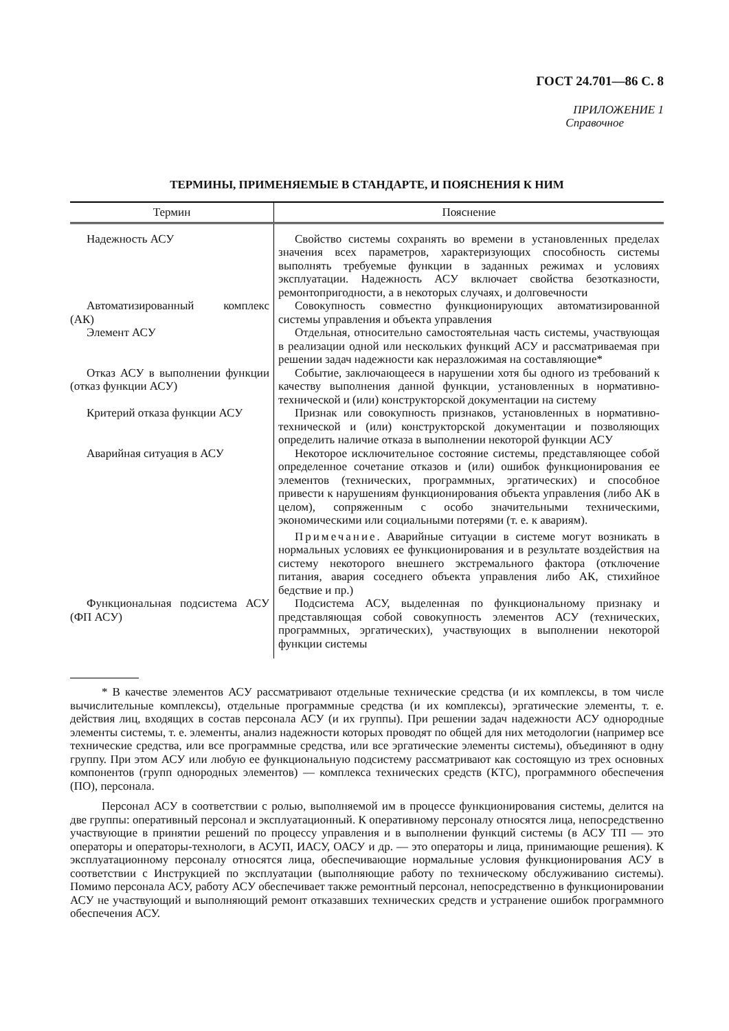ГОСТ 24.701—86 С. 8
ПРИЛОЖЕНИЕ 1
Справочное
ТЕРМИНЫ, ПРИМЕНЯЕМЫЕ В СТАНДАРТЕ, И ПОЯСНЕНИЯ К НИМ
| Термин | Пояснение |
| --- | --- |
| Надежность АСУ | Свойство системы сохранять во времени в установленных пределах значения всех параметров, характеризующих способность системы выполнять требуемые функции в заданных режимах и условиях эксплуатации. Надежность АСУ включает свойства безотказности, ремонтопригодности, а в некоторых случаях, и долговечности |
| Автоматизированный комплекс (АК) | Совокупность совместно функционирующих автоматизированной системы управления и объекта управления |
| Элемент АСУ | Отдельная, относительно самостоятельная часть системы, участвующая в реализации одной или нескольких функций АСУ и рассматриваемая при решении задач надежности как неразложимая на составляющие* |
| Отказ АСУ в выполнении функции (отказ функции АСУ) | Событие, заключающееся в нарушении хотя бы одного из требований к качеству выполнения данной функции, установленных в нормативно-технической и (или) конструкторской документации на систему |
| Критерий отказа функции АСУ | Признак или совокупность признаков, установленных в нормативно-технической и (или) конструкторской документации и позволяющих определить наличие отказа в выполнении некоторой функции АСУ |
| Аварийная ситуация в АСУ | Некоторое исключительное состояние системы, представляющее собой определенное сочетание отказов и (или) ошибок функционирования ее элементов (технических, программных, эргатических) и способное привести к нарушениям функционирования объекта управления (либо АК в целом), сопряженным с особо значительными техническими, экономическими или социальными потерями (т. е. к авариям). Примечание . Аварийные ситуации в системе могут возникать в нормальных условиях ее функционирования и в результате воздействия на систему некоторого внешнего экстремального фактора (отключение питания, авария соседнего объекта управления либо АК, стихийное бедствие и пр.) |
| Функциональная подсистема АСУ (ФП АСУ) | Подсистема АСУ, выделенная по функциональному признаку и представляющая собой совокупность элементов АСУ (технических, программных, эргатических), участвующих в выполнении некоторой функции системы |
* В качестве элементов АСУ рассматривают отдельные технические средства (и их комплексы, в том числе вычислительные комплексы), отдельные программные средства (и их комплексы), эргатические элементы, т. е. действия лиц, входящих в состав персонала АСУ (и их группы). При решении задач надежности АСУ однородные элементы системы, т. е. элементы, анализ надежности которых проводят по общей для них методологии (например все технические средства, или все программные средства, или все эргатические элементы системы), объединяют в одну группу. При этом АСУ или любую ее функциональную подсистему рассматривают как состоящую из трех основных компонентов (групп однородных элементов) — комплекса технических средств (КТС), программного обеспечения (ПО), персонала.
Персонал АСУ в соответствии с ролью, выполняемой им в процессе функционирования системы, делится на две группы: оперативный персонал и эксплуатационный. К оперативному персоналу относятся лица, непосредственно участвующие в принятии решений по процессу управления и в выполнении функций системы (в АСУ ТП — это операторы и операторы-технологи, в АСУП, ИАСУ, ОАСУ и др. — это операторы и лица, принимающие решения). К эксплуатационному персоналу относятся лица, обеспечивающие нормальные условия функционирования АСУ в соответствии с Инструкцией по эксплуатации (выполняющие работу по техническому обслуживанию системы). Помимо персонала АСУ, работу АСУ обеспечивает также ремонтный персонал, непосредственно в функционировании АСУ не участвующий и выполняющий ремонт отказавших технических средств и устранение ошибок программного обеспечения АСУ.